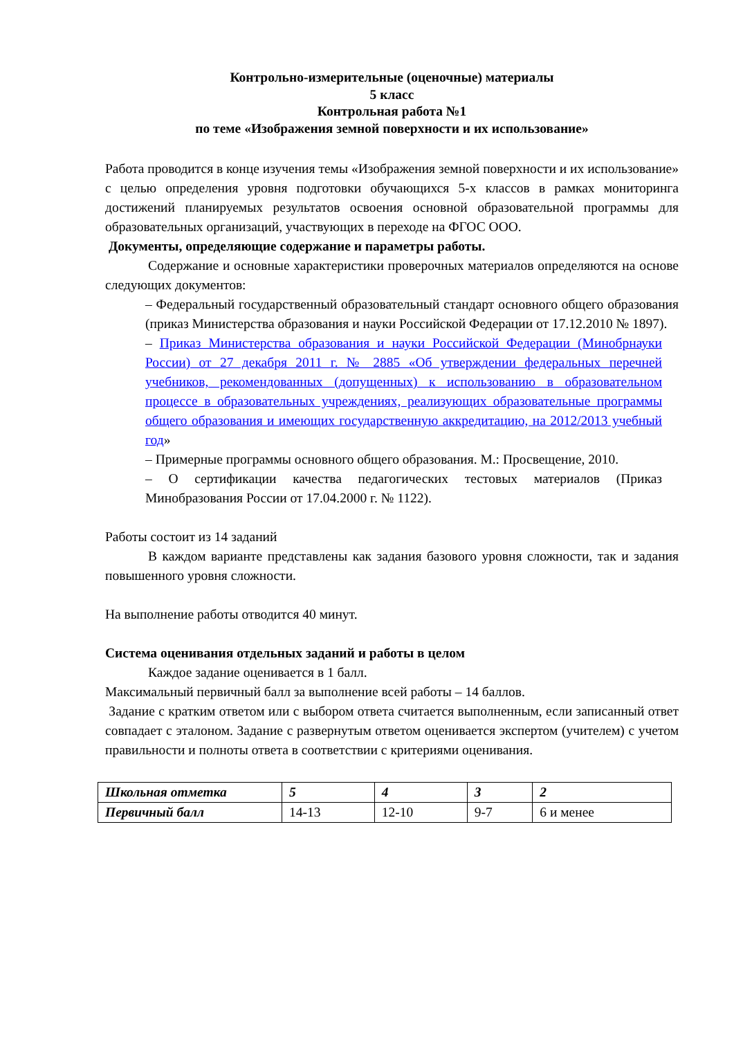Контрольно-измерительные (оценочные) материалы
5 класс
Контрольная работа №1
по теме «Изображения земной поверхности и их использование»
Работа проводится в конце изучения темы «Изображения земной поверхности и их использование» с целью определения уровня подготовки обучающихся 5-х классов в рамках мониторинга достижений планируемых результатов освоения основной образовательной программы для образовательных организаций, участвующих в переходе на ФГОС ООО.
Документы, определяющие содержание и параметры работы.
Содержание и основные характеристики проверочных материалов определяются на основе следующих документов:
– Федеральный государственный образовательный стандарт основного общего образования (приказ Министерства образования и науки Российской Федерации от 17.12.2010 № 1897).
– Приказ Министерства образования и науки Российской Федерации (Минобрнауки России) от 27 декабря 2011 г. № 2885 «Об утверждении федеральных перечней учебников, рекомендованных (допущенных) к использованию в образовательном процессе в образовательных учреждениях, реализующих образовательные программы общего образования и имеющих государственную аккредитацию, на 2012/2013 учебный год»
– Примерные программы основного общего образования. М.: Просвещение, 2010.
– О сертификации качества педагогических тестовых материалов (Приказ Минобразования России от 17.04.2000 г. № 1122).
Работы состоит из 14 заданий
В каждом варианте представлены как задания базового уровня сложности, так и задания повышенного уровня сложности.
На выполнение работы отводится 40 минут.
Система оценивания отдельных заданий и работы в целом
Каждое задание оценивается в 1 балл.
Максимальный первичный балл за выполнение всей работы – 14 баллов.
Задание с кратким ответом или с выбором ответа считается выполненным, если записанный ответ совпадает с эталоном. Задание с развернутым ответом оценивается экспертом (учителем) с учетом правильности и полноты ответа в соответствии с критериями оценивания.
| Школьная отметка | 5 | 4 | 3 | 2 |
| Первичный балл | 14-13 | 12-10 | 9-7 | 6 и менее |